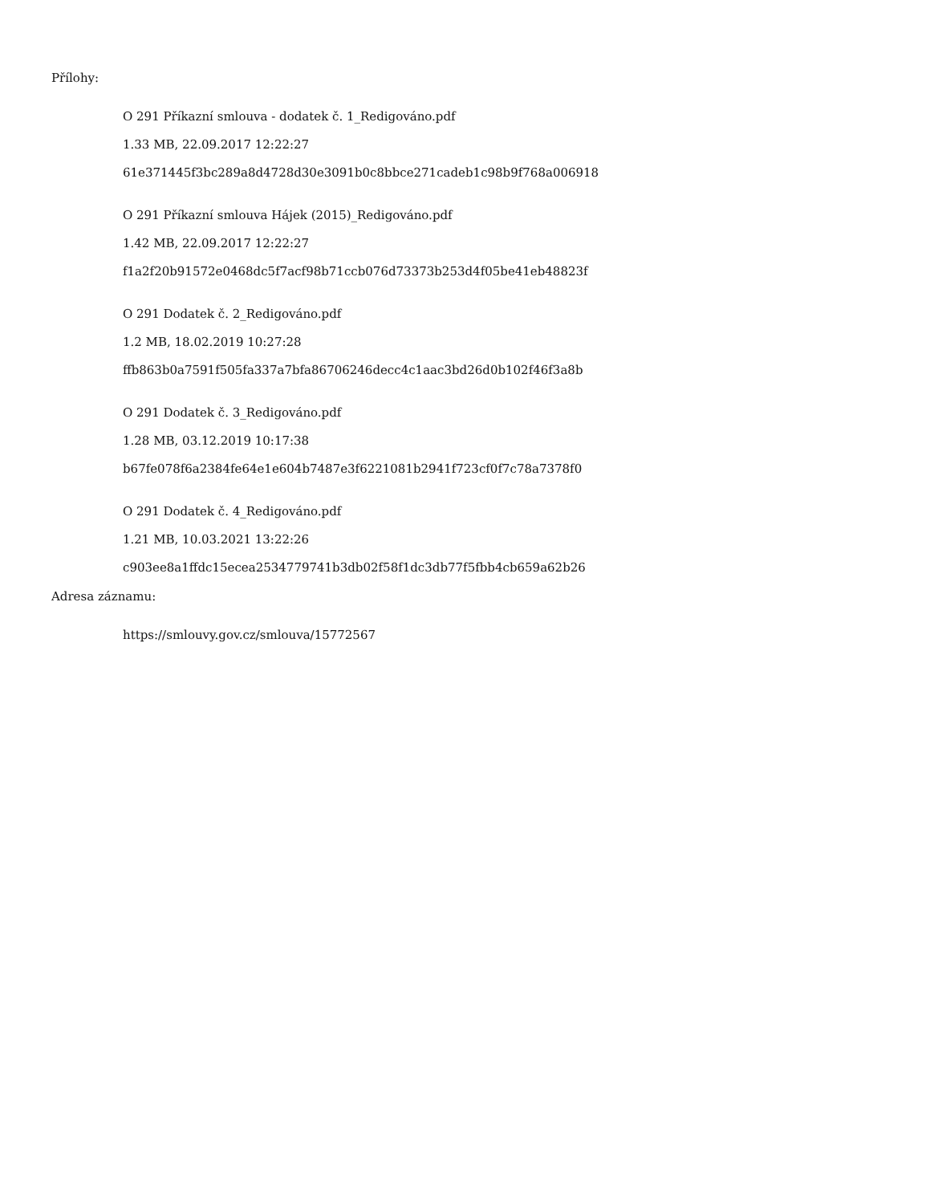Přílohy:
O 291 Příkazní smlouva - dodatek č. 1_Redigováno.pdf
1.33 MB, 22.09.2017 12:22:27
61e371445f3bc289a8d4728d30e3091b0c8bbce271cadeb1c98b9f768a006918
O 291 Příkazní smlouva Hájek (2015)_Redigováno.pdf
1.42 MB, 22.09.2017 12:22:27
f1a2f20b91572e0468dc5f7acf98b71ccb076d73373b253d4f05be41eb48823f
O 291 Dodatek č. 2_Redigováno.pdf
1.2 MB, 18.02.2019 10:27:28
ffb863b0a7591f505fa337a7bfa86706246decc4c1aac3bd26d0b102f46f3a8b
O 291 Dodatek č. 3_Redigováno.pdf
1.28 MB, 03.12.2019 10:17:38
b67fe078f6a2384fe64e1e604b7487e3f6221081b2941f723cf0f7c78a7378f0
O 291 Dodatek č. 4_Redigováno.pdf
1.21 MB, 10.03.2021 13:22:26
c903ee8a1ffdc15ecea2534779741b3db02f58f1dc3db77f5fbb4cb659a62b26
Adresa záznamu:
https://smlouvy.gov.cz/smlouva/15772567